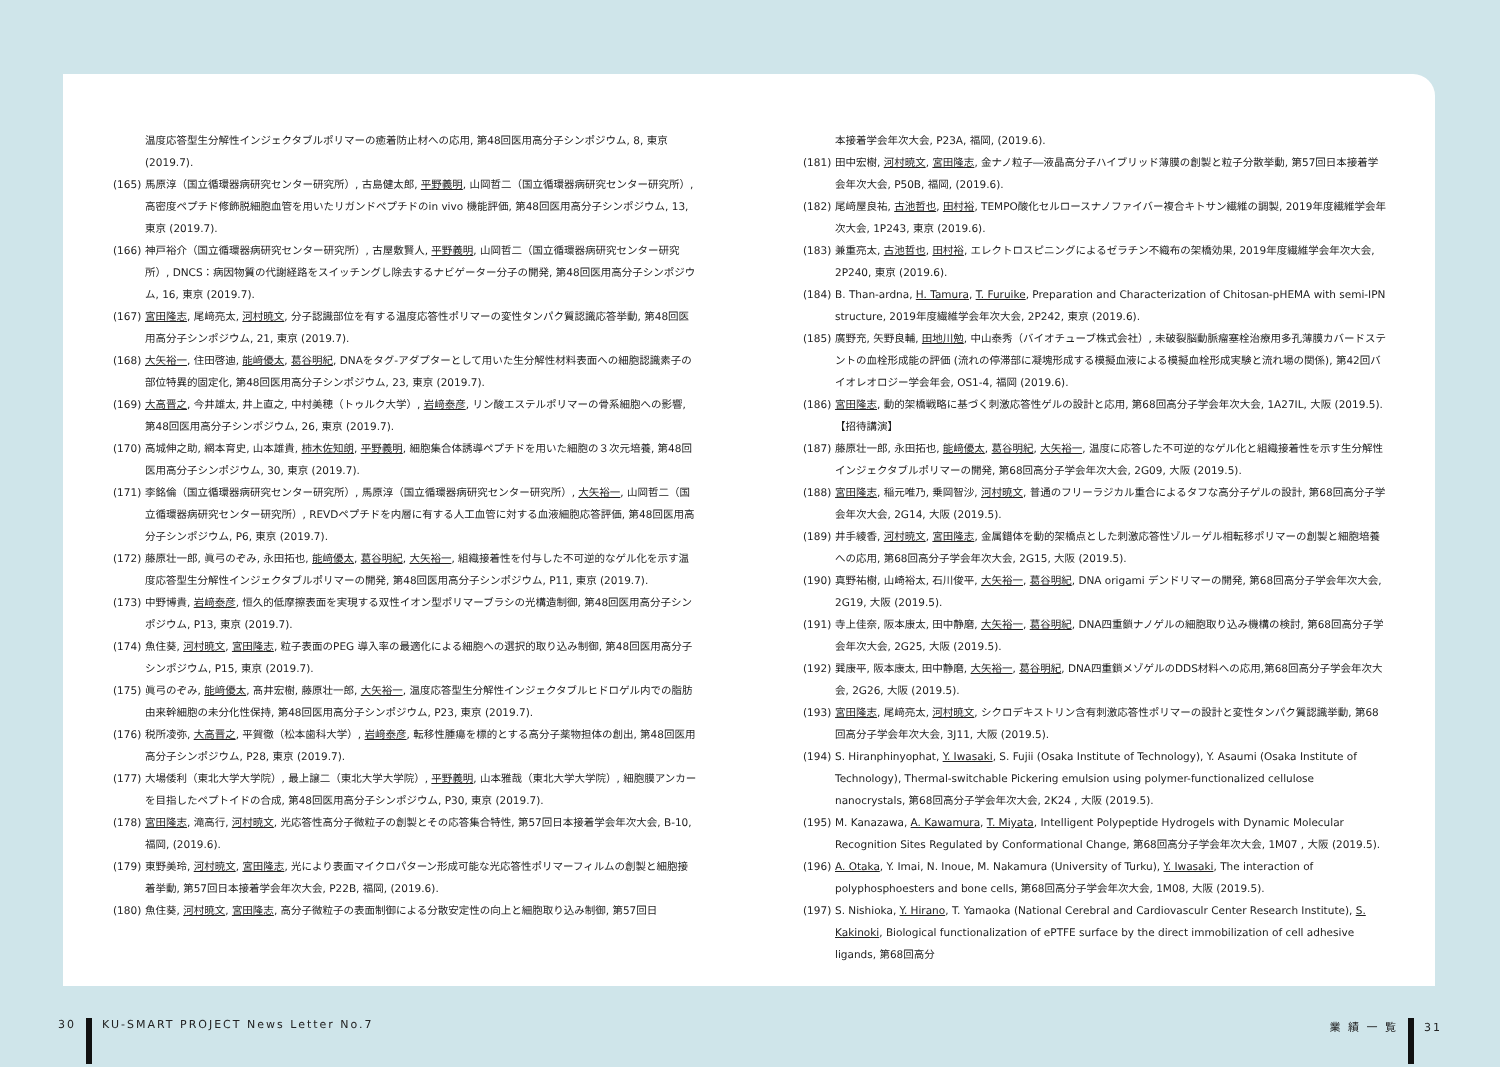温度応答型生分解性インジェクタブルポリマーの癒着防止材への応用, 第48回医用高分子シンポジウム, 8, 東京 (2019.7).
(165) 馬原淳（国立循環器病研究センター研究所）, 古島健太郎, 平野義明, 山岡哲二（国立循環器病研究センター研究所）, 高密度ペプチド修飾脱細胞血管を用いたリガンドペプチドのin vivo 機能評価, 第48回医用高分子シンポジウム, 13, 東京 (2019.7).
(166) 神戸裕介（国立循環器病研究センター研究所）, 古屋敷賢人, 平野義明, 山岡哲二（国立循環器病研究センター研究所）, DNCS：病因物質の代謝経路をスイッチングし除去するナビゲーター分子の開発, 第48回医用高分子シンポジウム, 16, 東京 (2019.7).
(167) 宮田隆志, 尾﨑亮太, 河村暁文, 分子認識部位を有する温度応答性ポリマーの変性タンパク質認識応答挙動, 第48回医用高分子シンポジウム, 21, 東京 (2019.7).
(168) 大矢裕一, 住田啓迪, 能﨑優太, 葛谷明紀, DNAをタグ-アダプターとして用いた生分解性材料表面への細胞認識素子の部位特異的固定化, 第48回医用高分子シンポジウム, 23, 東京 (2019.7).
(169) 大高晋之, 今井雄太, 井上直之, 中村美穂（トゥルク大学）, 岩﨑泰彦, リン酸エステルポリマーの骨系細胞への影響, 第48回医用高分子シンポジウム, 26, 東京 (2019.7).
(170) 高城伸之助, 網本育史, 山本雄貴, 柿木佐知朗, 平野義明, 細胞集合体誘導ペプチドを用いた細胞の３次元培養, 第48回医用高分子シンポジウム, 30, 東京 (2019.7).
(171) 李銘倫（国立循環器病研究センター研究所）, 馬原淳（国立循環器病研究センター研究所）, 大矢裕一, 山岡哲二（国立循環器病研究センター研究所）, REVDペプチドを内層に有する人工血管に対する血液細胞応答評価, 第48回医用高分子シンポジウム, P6, 東京 (2019.7).
(172) 藤原壮一郎, 眞弓のぞみ, 永田拓也, 能﨑優太, 葛谷明紀, 大矢裕一, 組織接着性を付与した不可逆的なゲル化を示す温度応答型生分解性インジェクタブルポリマーの開発, 第48回医用高分子シンポジウム, P11, 東京 (2019.7).
(173) 中野博貴, 岩﨑泰彦, 恒久的低摩擦表面を実現する双性イオン型ポリマーブラシの光構造制御, 第48回医用高分子シンポジウム, P13, 東京 (2019.7).
(174) 魚住葵, 河村暁文, 宮田隆志, 粒子表面のPEG 導入率の最適化による細胞への選択的取り込み制御, 第48回医用高分子シンポジウム, P15, 東京 (2019.7).
(175) 眞弓のぞみ, 能﨑優太, 髙井宏樹, 藤原壮一郎, 大矢裕一, 温度応答型生分解性インジェクタブルヒドロゲル内での脂肪由来幹細胞の未分化性保持, 第48回医用高分子シンポジウム, P23, 東京 (2019.7).
(176) 税所凌弥, 大高晋之, 平賀徹（松本歯科大学）, 岩﨑泰彦, 転移性腫瘍を標的とする高分子薬物担体の創出, 第48回医用高分子シンポジウム, P28, 東京 (2019.7).
(177) 大場倭利（東北大学大学院）, 最上譲二（東北大学大学院）, 平野義明, 山本雅哉（東北大学大学院）, 細胞膜アンカーを目指したペプトイドの合成, 第48回医用高分子シンポジウム, P30, 東京 (2019.7).
(178) 宮田隆志, 滝高行, 河村暁文, 光応答性高分子微粒子の創製とその応答集合特性, 第57回日本接着学会年次大会, B-10, 福岡, (2019.6).
(179) 東野美玲, 河村暁文, 宮田隆志, 光により表面マイクロパターン形成可能な光応答性ポリマーフィルムの創製と細胞接着挙動, 第57回日本接着学会年次大会, P22B, 福岡, (2019.6).
(180) 魚住葵, 河村暁文, 宮田隆志, 高分子微粒子の表面制御による分散安定性の向上と細胞取り込み制御, 第57回日
本接着学会年次大会, P23A, 福岡, (2019.6).
(181) 田中宏樹, 河村暁文, 宮田隆志, 金ナノ粒子―液晶高分子ハイブリッド薄膜の創製と粒子分散挙動, 第57回日本接着学会年次大会, P50B, 福岡, (2019.6).
(182) 尾﨑屋良祐, 古池哲也, 田村裕, TEMPO酸化セルロースナノファイバー複合キトサン繊維の調製, 2019年度繊維学会年次大会, 1P243, 東京 (2019.6).
(183) 兼重亮太, 古池哲也, 田村裕, エレクトロスピニングによるゼラチン不織布の架橋効果, 2019年度繊維学会年次大会, 2P240, 東京 (2019.6).
(184) B. Than-ardna, H. Tamura, T. Furuike, Preparation and Characterization of Chitosan-pHEMA with semi-IPN structure, 2019年度繊維学会年次大会, 2P242, 東京 (2019.6).
(185) 廣野充, 矢野良輔, 田地川勉, 中山泰秀（バイオチューブ株式会社）, 未破裂脳動脈瘤塞栓治療用多孔薄膜カバードステントの血栓形成能の評価 (流れの停滞部に凝塊形成する模擬血液による模擬血栓形成実験と流れ場の関係), 第42回バイオレオロジー学会年会, OS1-4, 福岡 (2019.6).
(186) 宮田隆志, 動的架橋戦略に基づく刺激応答性ゲルの設計と応用, 第68回高分子学会年次大会, 1A27IL, 大阪 (2019.5).　【招待講演】
(187) 藤原壮一郎, 永田拓也, 能﨑優太, 葛谷明紀, 大矢裕一, 温度に応答した不可逆的なゲル化と組織接着性を示す生分解性インジェクタブルポリマーの開発, 第68回高分子学会年次大会, 2G09, 大阪 (2019.5).
(188) 宮田隆志, 稲元唯乃, 乗岡智沙, 河村暁文, 普通のフリーラジカル重合によるタフな高分子ゲルの設計, 第68回高分子学会年次大会, 2G14, 大阪 (2019.5).
(189) 井手綾香, 河村暁文, 宮田隆志, 金属錯体を動的架橋点とした刺激応答性ゾル－ゲル相転移ポリマーの創製と細胞培養への応用, 第68回高分子学会年次大会, 2G15, 大阪 (2019.5).
(190) 真野祐樹, 山崎裕太, 石川俊平, 大矢裕一, 葛谷明紀, DNA origami デンドリマーの開発, 第68回高分子学会年次大会, 2G19, 大阪 (2019.5).
(191) 寺上佳奈, 阪本康太, 田中静磨, 大矢裕一, 葛谷明紀, DNA四重鎖ナノゲルの細胞取り込み機構の検討, 第68回高分子学会年次大会, 2G25, 大阪 (2019.5).
(192) 巽康平, 阪本康太, 田中静磨, 大矢裕一, 葛谷明紀, DNA四重鎖メゾゲルのDDS材料への応用,第68回高分子学会年次大会, 2G26, 大阪 (2019.5).
(193) 宮田隆志, 尾﨑亮太, 河村暁文, シクロデキストリン含有刺激応答性ポリマーの設計と変性タンパク質認識挙動, 第68回高分子学会年次大会, 3J11, 大阪 (2019.5).
(194) S. Hiranphinyophat, Y. Iwasaki, S. Fujii (Osaka Institute of Technology), Y. Asaumi (Osaka Institute of Technology), Thermal-switchable Pickering emulsion using polymer-functionalized cellulose nanocrystals, 第68回高分子学会年次大会, 2K24 , 大阪 (2019.5).
(195) M. Kanazawa, A. Kawamura, T. Miyata, Intelligent Polypeptide Hydrogels with Dynamic Molecular Recognition Sites Regulated by Conformational Change, 第68回高分子学会年次大会, 1M07 , 大阪 (2019.5).
(196) A. Otaka, Y. Imai, N. Inoue, M. Nakamura (University of Turku), Y. Iwasaki, The interaction of polyphosphoesters and bone cells, 第68回高分子学会年次大会, 1M08, 大阪 (2019.5).
(197) S. Nishioka, Y. Hirano, T. Yamaoka (National Cerebral and Cardiovasculr Center Research Institute), S. Kakinoki, Biological functionalization of ePTFE surface by the direct immobilization of cell adhesive ligands, 第68回高分
30 KU-SMART PROJECT News Letter No.7
業 績 一 覧 31